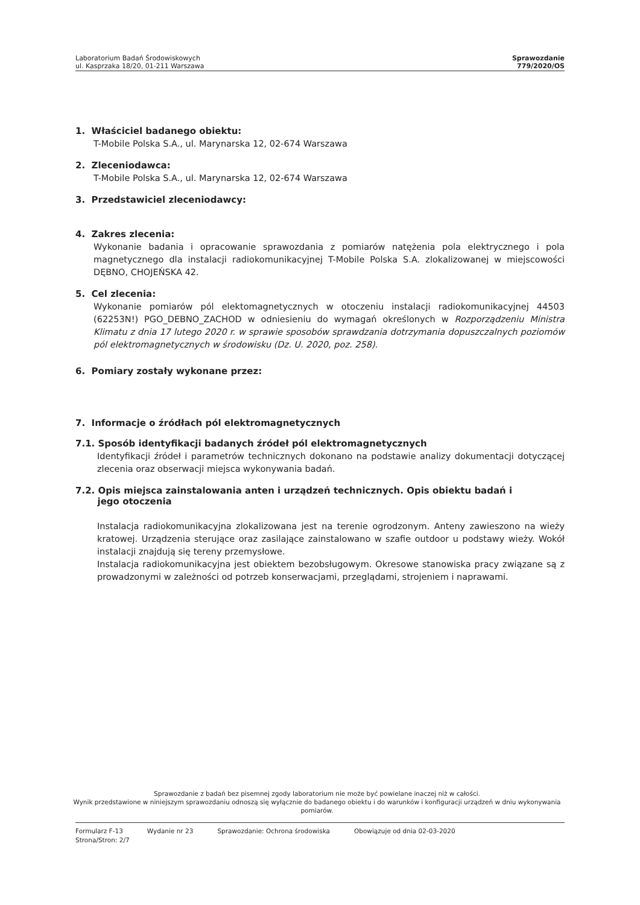Laboratorium Badań Środowiskowych
ul. Kasprzaka 18/20, 01-211 Warszawa
Sprawozdanie
779/2020/OS
1. Właściciel badanego obiektu:
T-Mobile Polska S.A., ul. Marynarska 12, 02-674 Warszawa
2. Zleceniodawca:
T-Mobile Polska S.A., ul. Marynarska 12, 02-674 Warszawa
3. Przedstawiciel zleceniodawcy:
4. Zakres zlecenia:
Wykonanie badania i opracowanie sprawozdania z pomiarów natężenia pola elektrycznego i pola magnetycznego dla instalacji radiokomunikacyjnej T-Mobile Polska S.A. zlokalizowanej w miejscowości DĘBNO, CHOJEŃSKA 42.
5. Cel zlecenia:
Wykonanie pomiarów pól elektomagnetycznych w otoczeniu instalacji radiokomunikacyjnej 44503 (62253N!) PGO_DEBNO_ZACHOD w odniesieniu do wymagań określonych w Rozporządzeniu Ministra Klimatu z dnia 17 lutego 2020 r. w sprawie sposobów sprawdzania dotrzymania dopuszczalnych poziomów pól elektromagnetycznych w środowisku (Dz. U. 2020, poz. 258).
6. Pomiary zostały wykonane przez:
7. Informacje o źródłach pól elektromagnetycznych
7.1. Sposób identyfikacji badanych źródeł pól elektromagnetycznych
Identyfikacji źródeł i parametrów technicznych dokonano na podstawie analizy dokumentacji dotyczącej zlecenia oraz obserwacji miejsca wykonywania badań.
7.2. Opis miejsca zainstalowania anten i urządzeń technicznych. Opis obiektu badań i
jego otoczenia
Instalacja radiokomunikacyjna zlokalizowana jest na terenie ogrodzonym. Anteny zawieszono na wieży kratowej. Urządzenia sterujące oraz zasilające zainstalowano w szafie outdoor u podstawy wieży. Wokół instalacji znajdują się tereny przemysłowe.
Instalacja radiokomunikacyjna jest obiektem bezobsługowym. Okresowe stanowiska pracy związane są z prowadzonymi w zależności od potrzeb konserwacjami, przeglądami, strojeniem i naprawami.
Sprawozdanie z badań bez pisemnej zgody laboratorium nie może być powielane inaczej niż w całości.
Wynik przedstawione w niniejszym sprawozdaniu odnoszą się wyłącznie do badanego obiektu i do warunków i konfiguracji urządzeń w dniu wykonywania pomiarów.
Formularz F-13 Wydanie nr 23 Sprawozdanie: Ochrona środowiska Obowiązuje od dnia 02-03-2020
Strona/Stron: 2/7